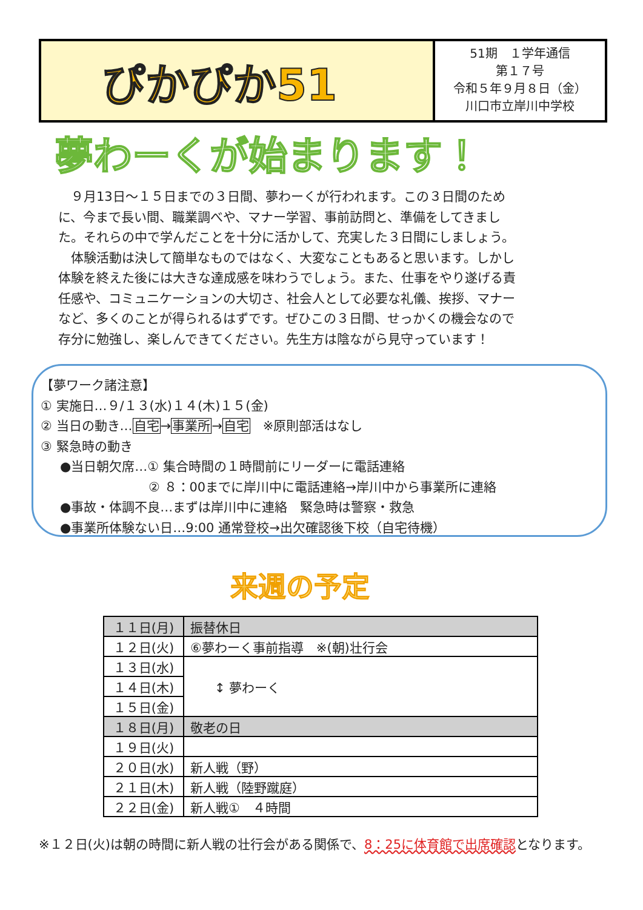ぴかぴか51
51期　１学年通信
第１７号
令和５年９月８日（金）
川口市立岸川中学校
夢わーくが始まります！
９月13日～１５日までの３日間、夢わーくが行われます。この３日間のために、今まで長い間、職業調べや、マナー学習、事前訪問と、準備をしてきました。それらの中で学んだことを十分に活かして、充実した３日間にしましょう。
体験活動は決して簡単なものではなく、大変なこともあると思います。しかし体験を終えた後には大きな達成感を味わうでしょう。また、仕事をやり遂げる責任感や、コミュニケーションの大切さ、社会人として必要な礼儀、挨拶、マナーなど、多くのことが得られるはずです。ぜひこの３日間、せっかくの機会なので存分に勉強し、楽しんできてください。先生方は陰ながら見守っています！
【夢ワーク諸注意】
① 実施日…９/１３(水)１４(木)１５(金)
② 当日の動き…自宅→事業所→自宅　※原則部活はなし
③ 緊急時の動き
●当日朝欠席…① 集合時間の１時間前にリーダーに電話連絡
② ８：00までに岸川中に電話連絡→岸川中から事業所に連絡
●事故・体調不良…まずは岸川中に連絡　緊急時は警察・救急
●事業所体験ない日…9:00 通常登校→出欠確認後下校（自宅待機）
来週の予定
| １１日(月) | 振替休日 |
| １２日(火) | ⑥夢わーく事前指導 ※(朝)壮行会 |
| １３日(水) | ↕ 夢わーく |
| １４日(木) | |
| １５日(金) | |
| １８日(月) | 敬老の日 |
| １９日(火) | |
| ２０日(水) | 新人戦（野） |
| ２１日(木) | 新人戦（陸野蹴庭） |
| ２２日(金) | 新人戦① ４時間 |
※１２日(火)は朝の時間に新人戦の壮行会がある関係で、8：25に体育館で出席確認となります。